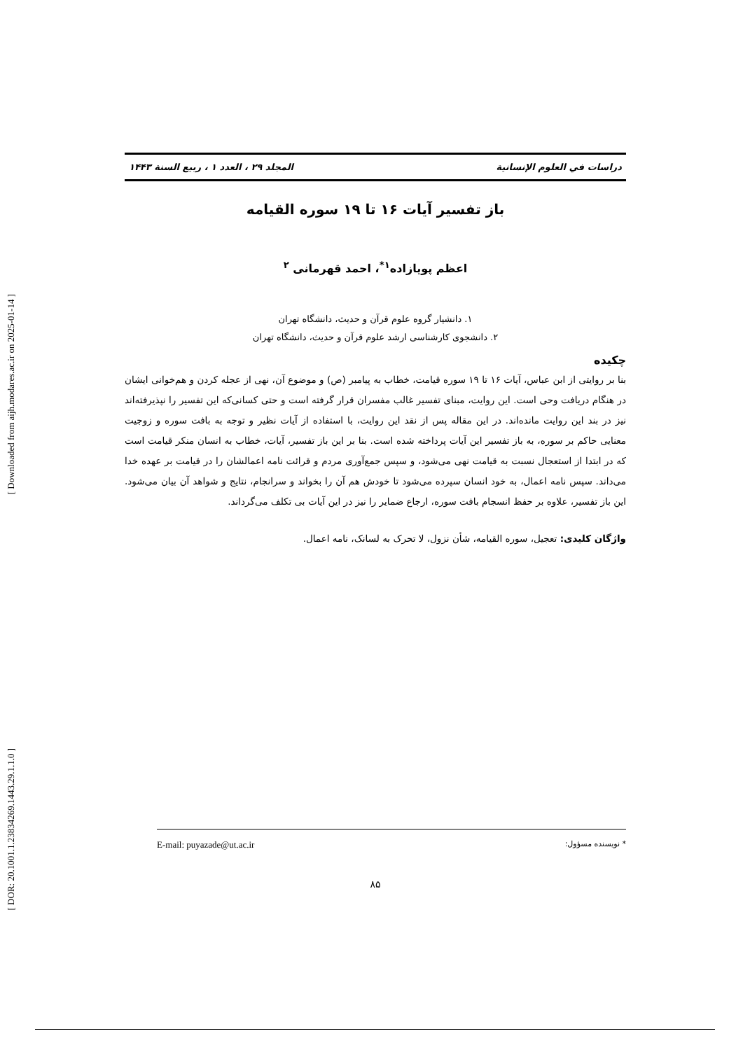[ Downloaded from aijh.modares.ac.ir on 2025-01-14 ]
[ DOR: 20.1001.1.23834269.1443.29.1.1.0 ]
دراسات في العلوم الإنسانية المجلد ۲۹ ، العدد ۱ ، ربیع السنة ۱۴۴۳
باز تفسیر آیات ۱۶ تا ۱۹ سوره القیامه
اعظم پویازاده<sup>۱*</sup>، احمد قهرمانی <sup>۲</sup>
۱. دانشیار گروه علوم قرآن و حدیث، دانشگاه تهران
۲. دانشجوی کارشناسی ارشد علوم قرآن و حدیث، دانشگاه تهران
چکیده
بنا بر روایتی از ابن عباس، آیات ۱۶ تا ۱۹ سوره قیامت، خطاب به پیامبر (ص) و موضوع آن، نهی از عجله کردن و هم‌خوانی ایشان در هنگام دریافت وحی است. این روایت، مبنای تفسیر غالب مفسران قرار گرفته است و حتی کسانی‌که این تفسیر را نپذیرفته‌اند نیز در بند این روایت مانده‌اند. در این مقاله پس از نقد این روایت، با استفاده از آیات نظیر و توجه به بافت سوره و زوجیت معنایی حاکم بر سوره، به باز تفسیر این آیات پرداخته شده است. بنا بر این باز تفسیر، آیات، خطاب به انسان منکر قیامت است که در ابتدا از استعجال نسبت به قیامت نهی می‌شود، و سپس جمع‌آوری مردم و قرائت نامه اعمالشان را در قیامت بر عهده خدا می‌داند. سپس نامه اعمال، به خود انسان سپرده می‌شود تا خودش هم آن را بخواند و سرانجام، نتایج و شواهد آن بیان می‌شود. این باز تفسیر، علاوه بر حفظ انسجام بافت سوره، ارجاع ضمایر را نیز در این آیات بی تکلف می‌گرداند.
واژگان کلیدی: تعجیل، سوره القیامه، شأن نزول، لا تحرک به لسانک، نامه اعمال.
* نویسنده مسؤول: E-mail: puyazade@ut.ac.ir
۸۵